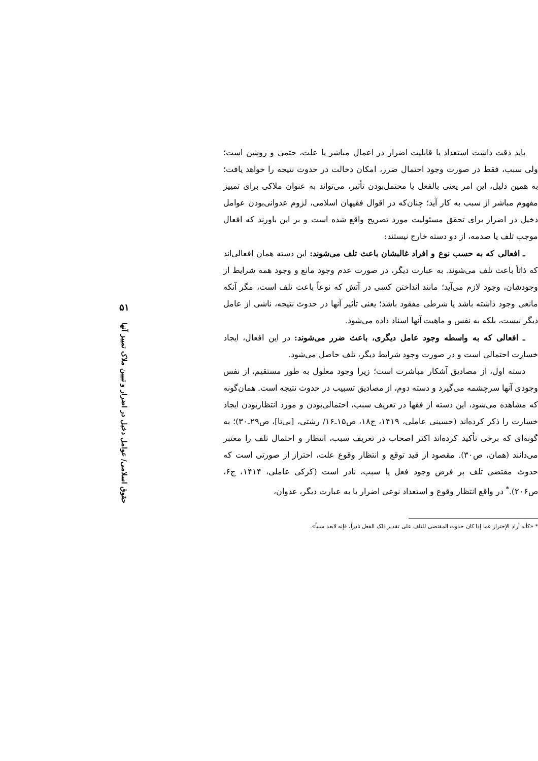باید دقت داشت استعداد یا قابلیت اضرار در اعمال مباشر یا علت، حتمی و روشن است؛ ولی سبب، فقط در صورت وجود احتمال ضرر، امکان دخالت در حدوث نتیجه را خواهد یافت؛ به همین دلیل، این امر یعنی بالفعل یا محتمل‌بودن تأثیر، می‌تواند به عنوان ملاکی برای تمییز مفهوم مباشر از سبب به کار آید؛ چنان‌که در اقوال فقیهان اسلامی، لزوم عدوانی‌بودن عوامل دخیل در اضرار برای تحقق مسئولیت مورد تصریح واقع شده است و بر این باورند که افعال موجب تلف یا صدمه، از دو دسته خارج نیستند:
ـ افعالی که به حسب نوع و افراد غالبشان باعث تلف می‌شوند: این دسته همان افعالی‌اند که ذاتاً باعث تلف می‌شوند. به عبارت دیگر، در صورت عدم وجود مانع و وجود همه شرایط از وجودشان، وجود لازم می‌آید؛ مانند انداختن کسی در آتش که نوعاً باعث تلف است، مگر آنکه مانعی وجود داشته باشد یا شرطی مفقود باشد؛ یعنی تأثیر آنها در حدوث نتیجه، ناشی از عامل دیگر نیست، بلکه به نفس و ماهیت آنها اسناد داده می‌شود.
ـ افعالی که به واسطه وجود عامل دیگری، باعث ضرر می‌شوند: در این افعال، ایجاد خسارت احتمالی است و در صورت وجود شرایط دیگر، تلف حاصل می‌شود.
دسته اول، از مصادیق آشکار مباشرت است؛ زیرا وجود معلول به طور مستقیم، از نفس وجودی آنها سرچشمه می‌گیرد و دسته دوم، از مصادیق تسبیب در حدوث نتیجه است. همان‌گونه که مشاهده می‌شود، این دسته از فقها در تعریف سبب، احتمالی‌بودن و مورد انتظاربودن ایجاد خسارت را ذکر کرده‌اند (حسینی عاملی، ۱۴۱۹، ج۱۸، ص۱۵ـ۱۶/ رشتی، [بی‌تا]، ص۲۹ـ۳۰)؛ به گونه‌ای که برخی تأکید کرده‌اند اکثر اصحاب در تعریف سبب، انتظار و احتمال تلف را معتبر می‌دانند (همان، ص۳۰). مقصود از قید توقع و انتظار وقوع علت، احتراز از صورتی است که حدوث مقتضی تلف بر فرض وجود فعل یا سبب، نادر است (کرکی عاملی، ۱۴۱۴، ج۶، ص۲۰۶).<sup>*</sup> در واقع انتظار وقوع و استعداد نوعی اضرار یا به عبارت دیگر، عدوان،
* «کأنه أراد الإحتراز عما إذا کان حدوث المقتضی للتلف علی تقدیر ذلک الفعل نادراً، فإنه لایعد سبباً».
۵۱
حقوق اسلامی/ عوامل دخیل در اضرار و تبیین ملاک تمییز آنها